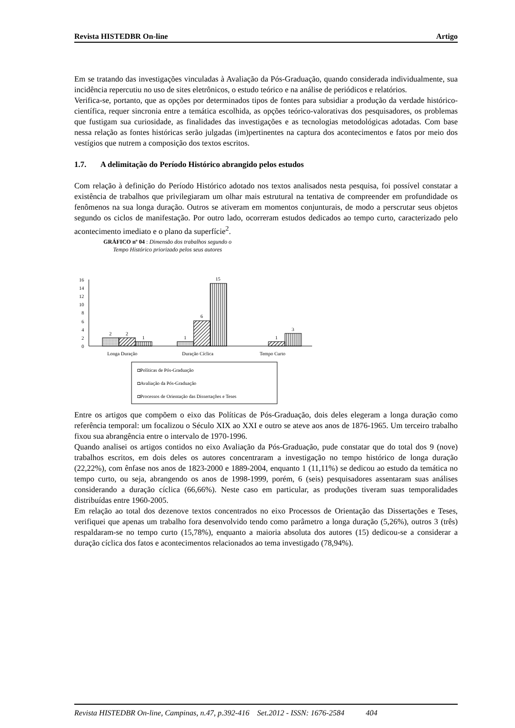Revista HISTEDBR On-line Artigo
Em se tratando das investigações vinculadas à Avaliação da Pós-Graduação, quando considerada individualmente, sua incidência repercutiu no uso de sites eletrônicos, o estudo teórico e na análise de periódicos e relatórios.
Verifica-se, portanto, que as opções por determinados tipos de fontes para subsidiar a produção da verdade histórico-científica, requer sincronia entre a temática escolhida, as opções teórico-valorativas dos pesquisadores, os problemas que fustigam sua curiosidade, as finalidades das investigações e as tecnologias metodológicas adotadas. Com base nessa relação as fontes históricas serão julgadas (im)pertinentes na captura dos acontecimentos e fatos por meio dos vestígios que nutrem a composição dos textos escritos.
1.7. A delimitação do Período Histórico abrangido pelos estudos
Com relação à definição do Período Histórico adotado nos textos analisados nesta pesquisa, foi possível constatar a existência de trabalhos que privilegiaram um olhar mais estrutural na tentativa de compreender em profundidade os fenômenos na sua longa duração. Outros se ativeram em momentos conjunturais, de modo a perscrutar seus objetos segundo os ciclos de manifestação. Por outro lado, ocorreram estudos dedicados ao tempo curto, caracterizado pelo acontecimento imediato e o plano da superfície<sup>2</sup>.
GRÁFICO nº 04 : Dimensão dos trabalhos segundo o
Tempo Histórico priorizado pelos seus autores
16
14
12
10
8
6
4
2
0
2
2
1
1
6
15
1
3
Longa Duração
Duração Cíclica
Tempo Curto
◘Políticas de Pós-Graduação
◘Avaliação da Pós-Graduação
◘Processos de Orientação das Dissertações e Teses
Entre os artigos que compõem o eixo das Políticas de Pós-Graduação, dois deles elegeram a longa duração como referência temporal: um focalizou o Século XIX ao XXI e outro se ateve aos anos de 1876-1965. Um terceiro trabalho fixou sua abrangência entre o intervalo de 1970-1996.
Quando analisei os artigos contidos no eixo Avaliação da Pós-Graduação, pude constatar que do total dos 9 (nove) trabalhos escritos, em dois deles os autores concentraram a investigação no tempo histórico de longa duração (22,22%), com ênfase nos anos de 1823-2000 e 1889-2004, enquanto 1 (11,11%) se dedicou ao estudo da temática no tempo curto, ou seja, abrangendo os anos de 1998-1999, porém, 6 (seis) pesquisadores assentaram suas análises considerando a duração cíclica (66,66%). Neste caso em particular, as produções tiveram suas temporalidades distribuídas entre 1960-2005.
Em relação ao total dos dezenove textos concentrados no eixo Processos de Orientação das Dissertações e Teses, verifiquei que apenas um trabalho fora desenvolvido tendo como parâmetro a longa duração (5,26%), outros 3 (três) respaldaram-se no tempo curto (15,78%), enquanto a maioria absoluta dos autores (15) dedicou-se a considerar a duração cíclica dos fatos e acontecimentos relacionados ao tema investigado (78,94%).
Revista HISTEDBR On-line, Campinas, n.47, p.392-416 Set.2012 - ISSN: 1676-2584 404